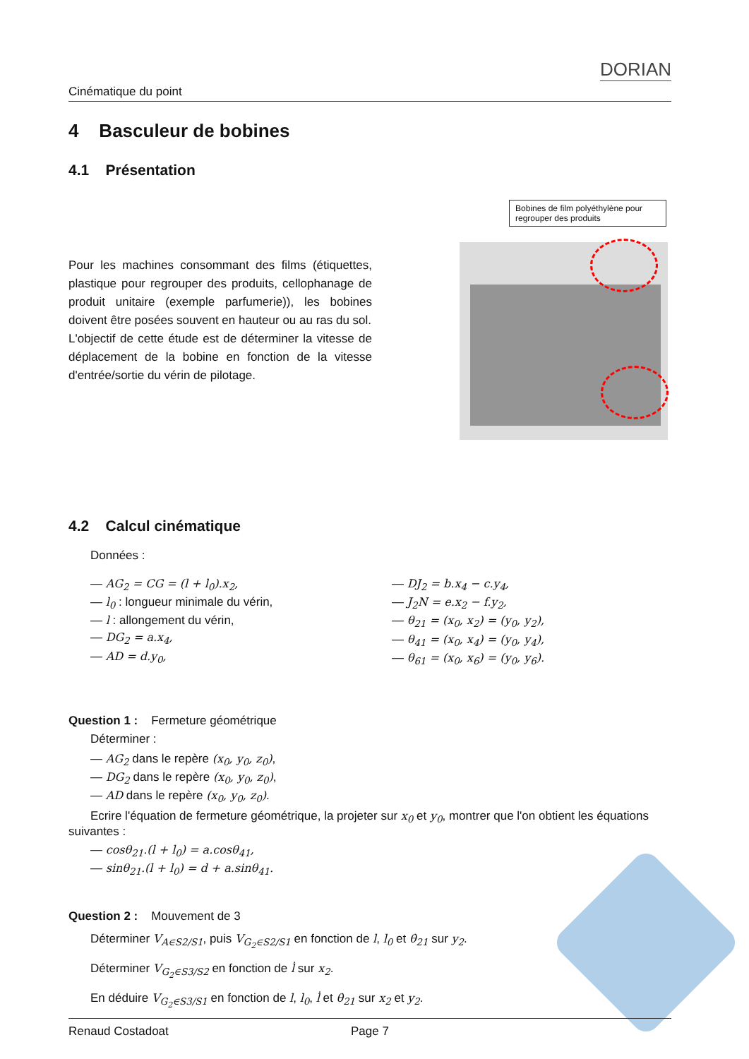Cinématique du point DORIAN
4 Basculeur de bobines
4.1 Présentation
Pour les machines consommant des films (étiquettes, plastique pour regrouper des produits, cellophanage de produit unitaire (exemple parfumerie)), les bobines doivent être posées souvent en hauteur ou au ras du sol.
L'objectif de cette étude est de déterminer la vitesse de déplacement de la bobine en fonction de la vitesse d'entrée/sortie du vérin de pilotage.
Bobines de film polyéthylène pour regrouper des produits
4.2 Calcul cinématique
Données :
— AG<sub>2</sub> = CG = (l + l<sub>0</sub>).x<sub>2</sub>,
— l<sub>0</sub> : longueur minimale du vérin,
— l : allongement du vérin,
— DG<sub>2</sub> = a.x<sub>4</sub>,
— AD = d.y<sub>0</sub>,
— DJ<sub>2</sub> = b.x<sub>4</sub> − c.y<sub>4</sub>,
— J<sub>2</sub>N = e.x<sub>2</sub> − f.y<sub>2</sub>,
— θ<sub>21</sub> = (x<sub>0</sub>, x<sub>2</sub>) = (y<sub>0</sub>, y<sub>2</sub>),
— θ<sub>41</sub> = (x<sub>0</sub>, x<sub>4</sub>) = (y<sub>0</sub>, y<sub>4</sub>),
— θ<sub>61</sub> = (x<sub>0</sub>, x<sub>6</sub>) = (y<sub>0</sub>, y<sub>6</sub>).
Question 1 : Fermeture géométrique
Déterminer :
— AG<sub>2</sub> dans le repère (x<sub>0</sub>, y<sub>0</sub>, z<sub>0</sub>),
— DG<sub>2</sub> dans le repère (x<sub>0</sub>, y<sub>0</sub>, z<sub>0</sub>),
— AD dans le repère (x<sub>0</sub>, y<sub>0</sub>, z<sub>0</sub>).
Ecrire l'équation de fermeture géométrique, la projeter sur x<sub>0</sub> et y<sub>0</sub>, montrer que l'on obtient les équations suivantes :
— cosθ<sub>21</sub>.(l + l<sub>0</sub>) = a.cosθ<sub>41</sub>,
— sinθ<sub>21</sub>.(l + l<sub>0</sub>) = d + a.sinθ<sub>41</sub>.
Question 2 : Mouvement de 3
Déterminer V<sub>A∈S2/S1</sub>, puis V<sub>G<sub>2</sub>∈S2/S1</sub> en fonction de l, l<sub>0</sub> et θ̇<sub>21</sub> sur y<sub>2</sub>.
Déterminer V<sub>G<sub>2</sub>∈S3/S2</sub> en fonction de l̇ sur x<sub>2</sub>.
En déduire V<sub>G<sub>2</sub>∈S3/S1</sub> en fonction de l, l<sub>0</sub>, l̇ et θ̇<sub>21</sub> sur x<sub>2</sub> et y<sub>2</sub>.
Renaud Costadoat Page 7